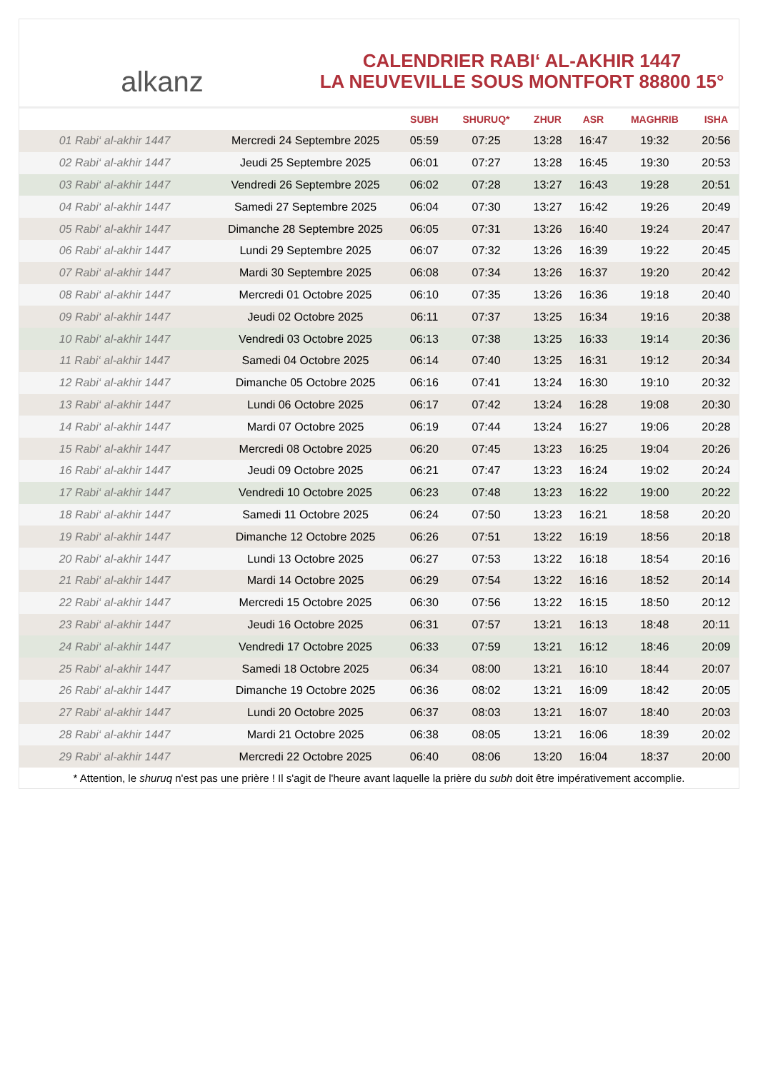alkanz
CALENDRIER RABI‘ AL-AKHIR 1447
LA NEUVEVILLE SOUS MONTFORT 88800 15°
| | | SUBH | SHURUQ* | ZHUR | ASR | MAGHRIB | ISHA |
| --- | --- | --- | --- | --- | --- | --- | --- |
| 01 Rabi‘ al-akhir 1447 | Mercredi 24 Septembre 2025 | 05:59 | 07:25 | 13:28 | 16:47 | 19:32 | 20:56 |
| 02 Rabi‘ al-akhir 1447 | Jeudi 25 Septembre 2025 | 06:01 | 07:27 | 13:28 | 16:45 | 19:30 | 20:53 |
| 03 Rabi‘ al-akhir 1447 | Vendredi 26 Septembre 2025 | 06:02 | 07:28 | 13:27 | 16:43 | 19:28 | 20:51 |
| 04 Rabi‘ al-akhir 1447 | Samedi 27 Septembre 2025 | 06:04 | 07:30 | 13:27 | 16:42 | 19:26 | 20:49 |
| 05 Rabi‘ al-akhir 1447 | Dimanche 28 Septembre 2025 | 06:05 | 07:31 | 13:26 | 16:40 | 19:24 | 20:47 |
| 06 Rabi‘ al-akhir 1447 | Lundi 29 Septembre 2025 | 06:07 | 07:32 | 13:26 | 16:39 | 19:22 | 20:45 |
| 07 Rabi‘ al-akhir 1447 | Mardi 30 Septembre 2025 | 06:08 | 07:34 | 13:26 | 16:37 | 19:20 | 20:42 |
| 08 Rabi‘ al-akhir 1447 | Mercredi 01 Octobre 2025 | 06:10 | 07:35 | 13:26 | 16:36 | 19:18 | 20:40 |
| 09 Rabi‘ al-akhir 1447 | Jeudi 02 Octobre 2025 | 06:11 | 07:37 | 13:25 | 16:34 | 19:16 | 20:38 |
| 10 Rabi‘ al-akhir 1447 | Vendredi 03 Octobre 2025 | 06:13 | 07:38 | 13:25 | 16:33 | 19:14 | 20:36 |
| 11 Rabi‘ al-akhir 1447 | Samedi 04 Octobre 2025 | 06:14 | 07:40 | 13:25 | 16:31 | 19:12 | 20:34 |
| 12 Rabi‘ al-akhir 1447 | Dimanche 05 Octobre 2025 | 06:16 | 07:41 | 13:24 | 16:30 | 19:10 | 20:32 |
| 13 Rabi‘ al-akhir 1447 | Lundi 06 Octobre 2025 | 06:17 | 07:42 | 13:24 | 16:28 | 19:08 | 20:30 |
| 14 Rabi‘ al-akhir 1447 | Mardi 07 Octobre 2025 | 06:19 | 07:44 | 13:24 | 16:27 | 19:06 | 20:28 |
| 15 Rabi‘ al-akhir 1447 | Mercredi 08 Octobre 2025 | 06:20 | 07:45 | 13:23 | 16:25 | 19:04 | 20:26 |
| 16 Rabi‘ al-akhir 1447 | Jeudi 09 Octobre 2025 | 06:21 | 07:47 | 13:23 | 16:24 | 19:02 | 20:24 |
| 17 Rabi‘ al-akhir 1447 | Vendredi 10 Octobre 2025 | 06:23 | 07:48 | 13:23 | 16:22 | 19:00 | 20:22 |
| 18 Rabi‘ al-akhir 1447 | Samedi 11 Octobre 2025 | 06:24 | 07:50 | 13:23 | 16:21 | 18:58 | 20:20 |
| 19 Rabi‘ al-akhir 1447 | Dimanche 12 Octobre 2025 | 06:26 | 07:51 | 13:22 | 16:19 | 18:56 | 20:18 |
| 20 Rabi‘ al-akhir 1447 | Lundi 13 Octobre 2025 | 06:27 | 07:53 | 13:22 | 16:18 | 18:54 | 20:16 |
| 21 Rabi‘ al-akhir 1447 | Mardi 14 Octobre 2025 | 06:29 | 07:54 | 13:22 | 16:16 | 18:52 | 20:14 |
| 22 Rabi‘ al-akhir 1447 | Mercredi 15 Octobre 2025 | 06:30 | 07:56 | 13:22 | 16:15 | 18:50 | 20:12 |
| 23 Rabi‘ al-akhir 1447 | Jeudi 16 Octobre 2025 | 06:31 | 07:57 | 13:21 | 16:13 | 18:48 | 20:11 |
| 24 Rabi‘ al-akhir 1447 | Vendredi 17 Octobre 2025 | 06:33 | 07:59 | 13:21 | 16:12 | 18:46 | 20:09 |
| 25 Rabi‘ al-akhir 1447 | Samedi 18 Octobre 2025 | 06:34 | 08:00 | 13:21 | 16:10 | 18:44 | 20:07 |
| 26 Rabi‘ al-akhir 1447 | Dimanche 19 Octobre 2025 | 06:36 | 08:02 | 13:21 | 16:09 | 18:42 | 20:05 |
| 27 Rabi‘ al-akhir 1447 | Lundi 20 Octobre 2025 | 06:37 | 08:03 | 13:21 | 16:07 | 18:40 | 20:03 |
| 28 Rabi‘ al-akhir 1447 | Mardi 21 Octobre 2025 | 06:38 | 08:05 | 13:21 | 16:06 | 18:39 | 20:02 |
| 29 Rabi‘ al-akhir 1447 | Mercredi 22 Octobre 2025 | 06:40 | 08:06 | 13:20 | 16:04 | 18:37 | 20:00 |
* Attention, le shuruq n'est pas une prière ! Il s'agit de l'heure avant laquelle la prière du subh doit être impérativement accomplie.